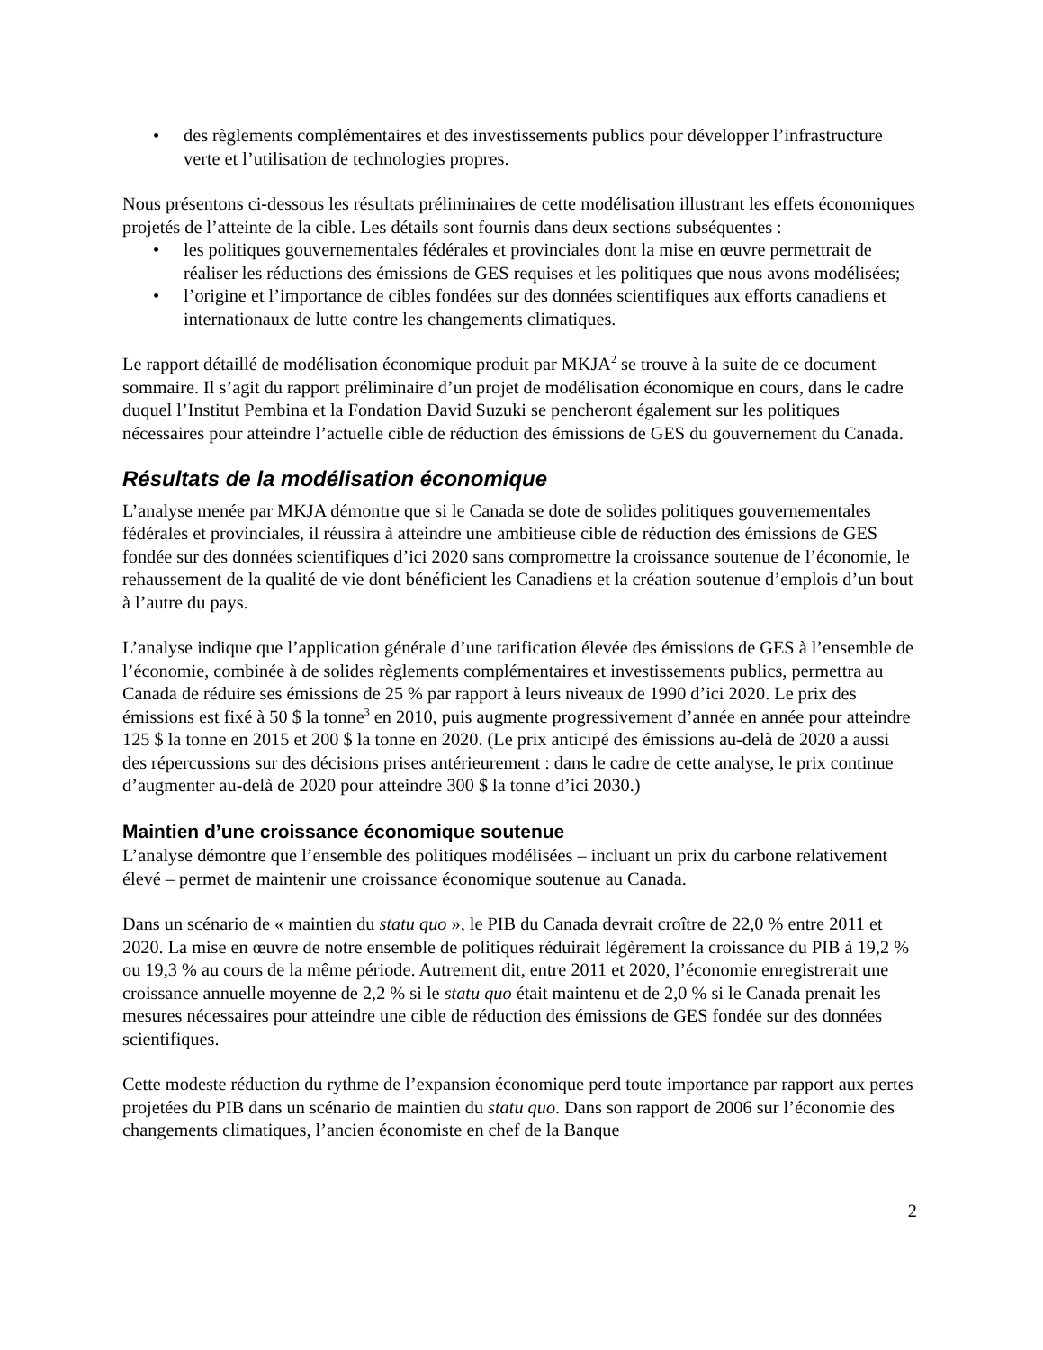• des règlements complémentaires et des investissements publics pour développer l’infrastructure verte et l’utilisation de technologies propres.
Nous présentons ci-dessous les résultats préliminaires de cette modélisation illustrant les effets économiques projetés de l’atteinte de la cible. Les détails sont fournis dans deux sections subséquentes :
• les politiques gouvernementales fédérales et provinciales dont la mise en œuvre permettrait de réaliser les réductions des émissions de GES requises et les politiques que nous avons modélisées;
• l’origine et l’importance de cibles fondées sur des données scientifiques aux efforts canadiens et internationaux de lutte contre les changements climatiques.
Le rapport détaillé de modélisation économique produit par MKJA<sup>2</sup> se trouve à la suite de ce document sommaire. Il s’agit du rapport préliminaire d’un projet de modélisation économique en cours, dans le cadre duquel l’Institut Pembina et la Fondation David Suzuki se pencheront également sur les politiques nécessaires pour atteindre l’actuelle cible de réduction des émissions de GES du gouvernement du Canada.
Résultats de la modélisation économique
L’analyse menée par MKJA démontre que si le Canada se dote de solides politiques gouvernementales fédérales et provinciales, il réussira à atteindre une ambitieuse cible de réduction des émissions de GES fondée sur des données scientifiques d’ici 2020 sans compromettre la croissance soutenue de l’économie, le rehaussement de la qualité de vie dont bénéficient les Canadiens et la création soutenue d’emplois d’un bout à l’autre du pays.
L’analyse indique que l’application générale d’une tarification élevée des émissions de GES à l’ensemble de l’économie, combinée à de solides règlements complémentaires et investissements publics, permettra au Canada de réduire ses émissions de 25 % par rapport à leurs niveaux de 1990 d’ici 2020. Le prix des émissions est fixé à 50 $ la tonne<sup>3</sup> en 2010, puis augmente progressivement d’année en année pour atteindre 125 $ la tonne en 2015 et 200 $ la tonne en 2020. (Le prix anticipé des émissions au-delà de 2020 a aussi des répercussions sur des décisions prises antérieurement : dans le cadre de cette analyse, le prix continue d’augmenter au-delà de 2020 pour atteindre 300 $ la tonne d’ici 2030.)
Maintien d’une croissance économique soutenue
L’analyse démontre que l’ensemble des politiques modélisées – incluant un prix du carbone relativement élevé – permet de maintenir une croissance économique soutenue au Canada.
Dans un scénario de « maintien du statu quo », le PIB du Canada devrait croître de 22,0 % entre 2011 et 2020. La mise en œuvre de notre ensemble de politiques réduirait légèrement la croissance du PIB à 19,2 % ou 19,3 % au cours de la même période. Autrement dit, entre 2011 et 2020, l’économie enregistrerait une croissance annuelle moyenne de 2,2 % si le statu quo était maintenu et de 2,0 % si le Canada prenait les mesures nécessaires pour atteindre une cible de réduction des émissions de GES fondée sur des données scientifiques.
Cette modeste réduction du rythme de l’expansion économique perd toute importance par rapport aux pertes projetées du PIB dans un scénario de maintien du statu quo. Dans son rapport de 2006 sur l’économie des changements climatiques, l’ancien économiste en chef de la Banque
2